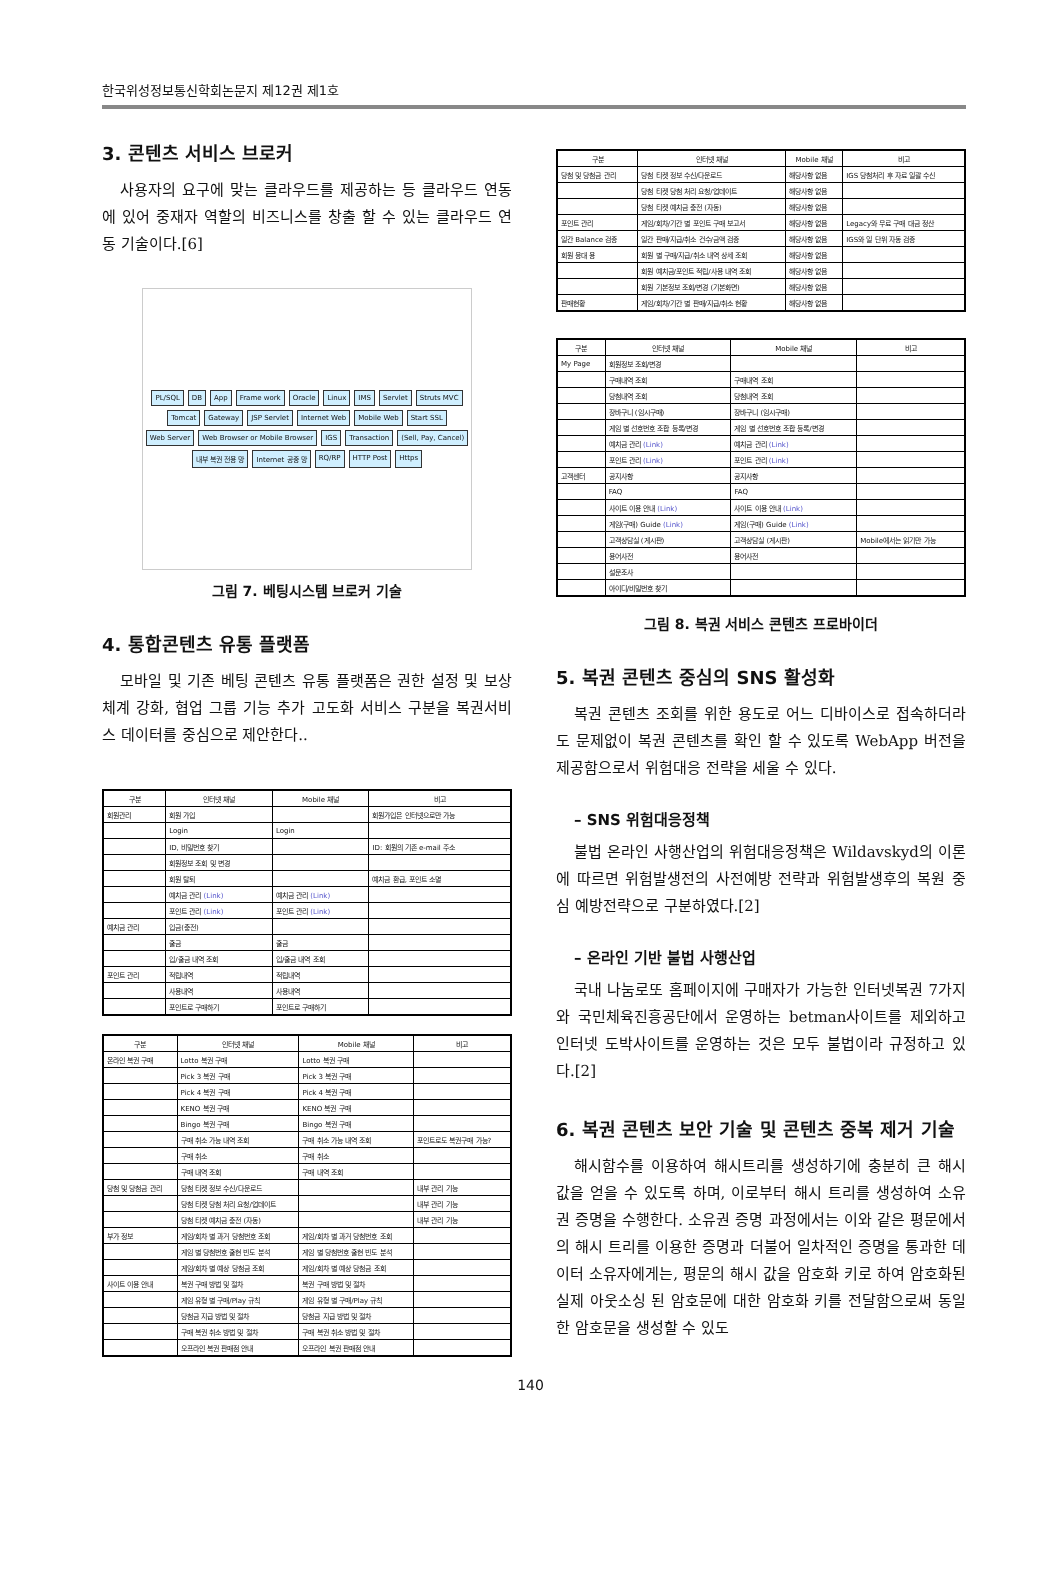한국위성정보통신학회논문지 제12권 제1호
3. 콘텐츠 서비스 브로커
사용자의 요구에 맞는 클라우드를 제공하는 등 클라우드 연동에 있어 중재자 역할의 비즈니스를 창출 할 수 있는 클라우드 연동 기술이다.[6]
PL/SQL DB App Frame work Oracle Linux IMS Servlet Struts MVC Tomcat Gateway JSP Servlet Internet Web Mobile Web Start SSL Web Server Web Browser or Mobile Browser IGS Transaction (Sell, Pay, Cancel) 내부 복권 전용 망 Internet 공중 망 RQ/RP HTTP Post Https
그림 7. 베팅시스템 브로커 기술
4. 통합콘텐츠 유통 플랫폼
모바일 및 기존 베팅 콘텐츠 유통 플랫폼은 권한 설정 및 보상 체계 강화, 협업 그룹 기능 추가 고도화 서비스 구분을 복권서비스 데이터를 중심으로 제안한다..
| 구분 | 인터넷 채널 | Mobile 채널 | 비고 |
| --- | --- | --- | --- |
| 회원관리 | 회원 가입 | | 회원가입은 인터넷으로만 가능 |
| | Login | Login | |
| | ID, 비밀번호 찾기 | | ID: 회원의 기존 e-mail 주소 |
| | 회원정보 조회 및 변경 | | |
| | 회원 탈퇴 | | 예치금 환급, 포인트 소멸 |
| | 예치금 관리 (Link) | 예치금 관리 (Link) | |
| | 포인트 관리 (Link) | 포인트 관리 (Link) | |
| 예치금 관리 | 입금(충전) | | |
| | 출금 | 출금 | |
| | 입/출금 내역 조회 | 입/출금 내역 조회 | |
| 포인트 관리 | 적립내역 | 적립내역 | |
| | 사용내역 | 사용내역 | |
| | 포인트로 구매하기 | 포인트로 구매하기 | |
| 구분 | 인터넷 채널 | Mobile 채널 | 비고 |
| --- | --- | --- | --- |
| 온라인 복권 구매 | Lotto 복권 구매 | Lotto 복권 구매 | |
| | Pick 3 복권 구매 | Pick 3 복권 구매 | |
| | Pick 4 복권 구매 | Pick 4 복권 구매 | |
| | KENO 복권 구매 | KENO 복권 구매 | |
| | Bingo 복권 구매 | Bingo 복권 구매 | |
| | 구매 취소 가능 내역 조회 | 구매 취소 가능 내역 조회 | 포인트로도 복권구매 가능? |
| | 구매 취소 | 구매 취소 | |
| | 구매 내역 조회 | 구매 내역 조회 | |
| 당첨 및 당첨금 관리 | 당첨 티켓 정보 수신/다운로드 | | 내부 관리 기능 |
| | 당첨 티켓 당첨 처리 요청/업데이트 | | 내부 관리 기능 |
| | 당첨 티켓 예치금 충전 (자동) | | 내부 관리 기능 |
| 부가 정보 | 게임/회차 별 과거 당첨번호 조회 | 게임/회차 별 과거 당첨번호 조회 | |
| | 게임 별 당첨번호 출현 빈도 분석 | 게임 별 당첨번호 출현 빈도 분석 | |
| | 게임/회차 별 예상 당첨금 조회 | 게임/회차 별 예상 당첨금 조회 | |
| 사이트 이용 안내 | 복권 구매 방법 및 절차 | 복권 구매 방법 및 절차 | |
| | 게임 유형 별 구매/Play 규칙 | 게임 유형 별 구매/Play 규칙 | |
| | 당첨금 지급 방법 및 절차 | 당첨금 지급 방법 및 절차 | |
| | 구매 복권 취소 방법 및 절차 | 구매 복권 취소 방법 및 절차 | |
| | 오프라인 복권 판매점 안내 | 오프라인 복권 판매점 안내 | |
| 구분 | 인터넷 채널 | Mobile 채널 | 비고 |
| --- | --- | --- | --- |
| 당첨 및 당첨금 관리 | 당첨 티켓 정보 수신/다운로드 | 해당사항 없음 | IGS 당첨처리 후 자료 일괄 수신 |
| | 당첨 티켓 당첨 처리 요청/업데이트 | 해당사항 없음 | |
| | 당첨 티켓 예치금 충전 (자동) | 해당사항 없음 | |
| 포인트 관리 | 게임/회차/기간 별 포인트 구매 보고서 | 해당사항 없음 | Legacy와 무료 구매 대금 정산 |
| 일간 Balance 검증 | 일간 판매/지급/취소 건수/금액 검증 | 해당사항 없음 | IGS와 일 단위 자동 검증 |
| 회원 응대 용 | 회원 별 구매/지급/취소 내역 상세 조회 | 해당사항 없음 | |
| | 회원 예치금/포인트 적립/사용 내역 조회 | 해당사항 없음 | |
| | 회원 기본정보 조회/변경 (기본화면) | 해당사항 없음 | |
| 판매현황 | 게임/회차/기간 별 판매/지급/취소 현황 | 해당사항 없음 | |
| 구분 | 인터넷 채널 | Mobile 채널 | 비고 |
| --- | --- | --- | --- |
| My Page | 회원정보 조회/변경 | | |
| | 구매내역 조회 | 구매내역 조회 | |
| | 당첨내역 조회 | 당첨내역 조회 | |
| | 장바구니 (임시구매) | 장바구니 (임시구매) | |
| | 게임 별 선호번호 조합 등록/변경 | 게임 별 선호번호 조합 등록/변경 | |
| | 예치금 관리 (Link) | 예치금 관리 (Link) | |
| | 포인트 관리 (Link) | 포인트 관리 (Link) | |
| 고객센터 | 공지사항 | 공지사항 | |
| | FAQ | FAQ | |
| | 사이트 이용 안내 (Link) | 사이트 이용 안내 (Link) | |
| | 게임(구매) Guide (Link) | 게임(구매) Guide (Link) | |
| | 고객상담실 (게시판) | 고객상담실 (게시판) | Mobile에서는 읽기만 가능 |
| | 용어사전 | 용어사전 | |
| | 설문조사 | | |
| | 아이디/비밀번호 찾기 | | |
그림 8. 복권 서비스 콘텐츠 프로바이더
5. 복권 콘텐츠 중심의 SNS 활성화
복권 콘텐츠 조회를 위한 용도로 어느 디바이스로 접속하더라도 문제없이 복권 콘텐츠를 확인 할 수 있도록 WebApp 버전을 제공함으로서 위험대응 전략을 세울 수 있다.
– SNS 위험대응정책
불법 온라인 사행산업의 위험대응정책은 Wildavskyd의 이론에 따르면 위험발생전의 사전예방 전략과 위험발생후의 복원 중심 예방전략으로 구분하였다.[2]
– 온라인 기반 불법 사행산업
국내 나눔로또 홈페이지에 구매자가 가능한 인터넷복권 7가지와 국민체육진흥공단에서 운영하는 betman사이트를 제외하고 인터넷 도박사이트를 운영하는 것은 모두 불법이라 규정하고 있다.[2]
6. 복권 콘텐츠 보안 기술 및 콘텐츠 중복 제거 기술
해시함수를 이용하여 해시트리를 생성하기에 충분히 큰 해시 값을 얻을 수 있도록 하며, 이로부터 해시 트리를 생성하여 소유권 증명을 수행한다. 소유권 증명 과정에서는 이와 같은 평문에서의 해시 트리를 이용한 증명과 더불어 일차적인 증명을 통과한 데이터 소유자에게는, 평문의 해시 값을 암호화 키로 하여 암호화된 실제 아웃소싱 된 암호문에 대한 암호화 키를 전달함으로써 동일한 암호문을 생성할 수 있도
140